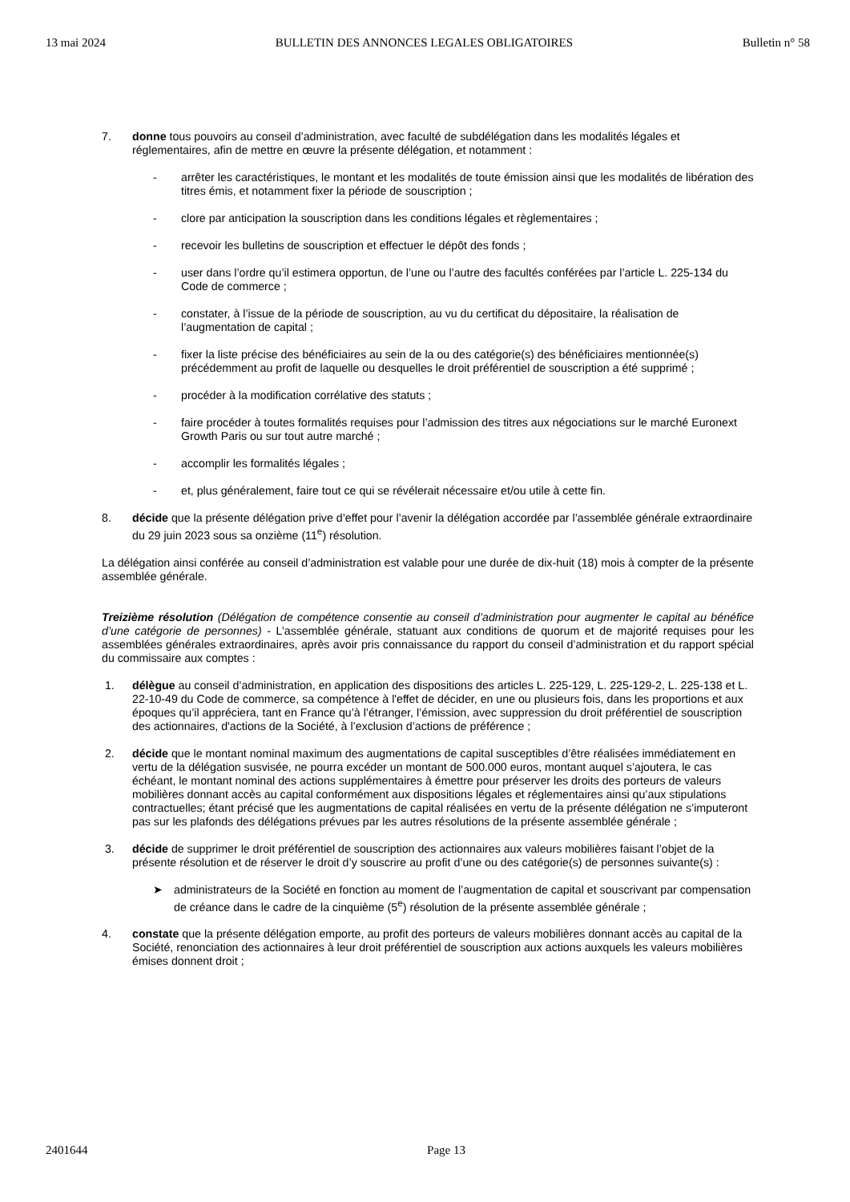13 mai 2024 BULLETIN DES ANNONCES LEGALES OBLIGATOIRES Bulletin n° 58
7. donne tous pouvoirs au conseil d’administration, avec faculté de subdélégation dans les modalités légales et réglementaires, afin de mettre en œuvre la présente délégation, et notamment :
- arrêter les caractéristiques, le montant et les modalités de toute émission ainsi que les modalités de libération des titres émis, et notamment fixer la période de souscription ;
- clore par anticipation la souscription dans les conditions légales et règlementaires ;
- recevoir les bulletins de souscription et effectuer le dépôt des fonds ;
- user dans l’ordre qu’il estimera opportun, de l’une ou l’autre des facultés conférées par l’article L. 225-134 du Code de commerce ;
- constater, à l’issue de la période de souscription, au vu du certificat du dépositaire, la réalisation de l’augmentation de capital ;
- fixer la liste précise des bénéficiaires au sein de la ou des catégorie(s) des bénéficiaires mentionnée(s) précédemment au profit de laquelle ou desquelles le droit préférentiel de souscription a été supprimé ;
- procéder à la modification corrélative des statuts ;
- faire procéder à toutes formalités requises pour l’admission des titres aux négociations sur le marché Euronext Growth Paris ou sur tout autre marché ;
- accomplir les formalités légales ;
- et, plus généralement, faire tout ce qui se révélerait nécessaire et/ou utile à cette fin.
8. décide que la présente délégation prive d’effet pour l’avenir la délégation accordée par l’assemblée générale extraordinaire du 29 juin 2023 sous sa onzième (11<sup>e</sup>) résolution.
La délégation ainsi conférée au conseil d’administration est valable pour une durée de dix-huit (18) mois à compter de la présente assemblée générale.
Treizième résolution (Délégation de compétence consentie au conseil d’administration pour augmenter le capital au bénéfice d’une catégorie de personnes) - L’assemblée générale, statuant aux conditions de quorum et de majorité requises pour les assemblées générales extraordinaires, après avoir pris connaissance du rapport du conseil d’administration et du rapport spécial du commissaire aux comptes :
1. délègue au conseil d’administration, en application des dispositions des articles L. 225-129, L. 225-129-2, L. 225-138 et L. 22-10-49 du Code de commerce, sa compétence à l'effet de décider, en une ou plusieurs fois, dans les proportions et aux époques qu’il appréciera, tant en France qu’à l’étranger, l’émission, avec suppression du droit préférentiel de souscription des actionnaires, d'actions de la Société, à l’exclusion d’actions de préférence ;
2. décide que le montant nominal maximum des augmentations de capital susceptibles d’être réalisées immédiatement en vertu de la délégation susvisée, ne pourra excéder un montant de 500.000 euros, montant auquel s’ajoutera, le cas échéant, le montant nominal des actions supplémentaires à émettre pour préserver les droits des porteurs de valeurs mobilières donnant accès au capital conformément aux dispositions légales et réglementaires ainsi qu’aux stipulations contractuelles; étant précisé que les augmentations de capital réalisées en vertu de la présente délégation ne s’imputeront pas sur les plafonds des délégations prévues par les autres résolutions de la présente assemblée générale ;
3. décide de supprimer le droit préférentiel de souscription des actionnaires aux valeurs mobilières faisant l’objet de la présente résolution et de réserver le droit d’y souscrire au profit d’une ou des catégorie(s) de personnes suivante(s) :
➤ administrateurs de la Société en fonction au moment de l’augmentation de capital et souscrivant par compensation de créance dans le cadre de la cinquième (5<sup>e</sup>) résolution de la présente assemblée générale ;
4. constate que la présente délégation emporte, au profit des porteurs de valeurs mobilières donnant accès au capital de la Société, renonciation des actionnaires à leur droit préférentiel de souscription aux actions auxquels les valeurs mobilières émises donnent droit ;
2401644 Page 13